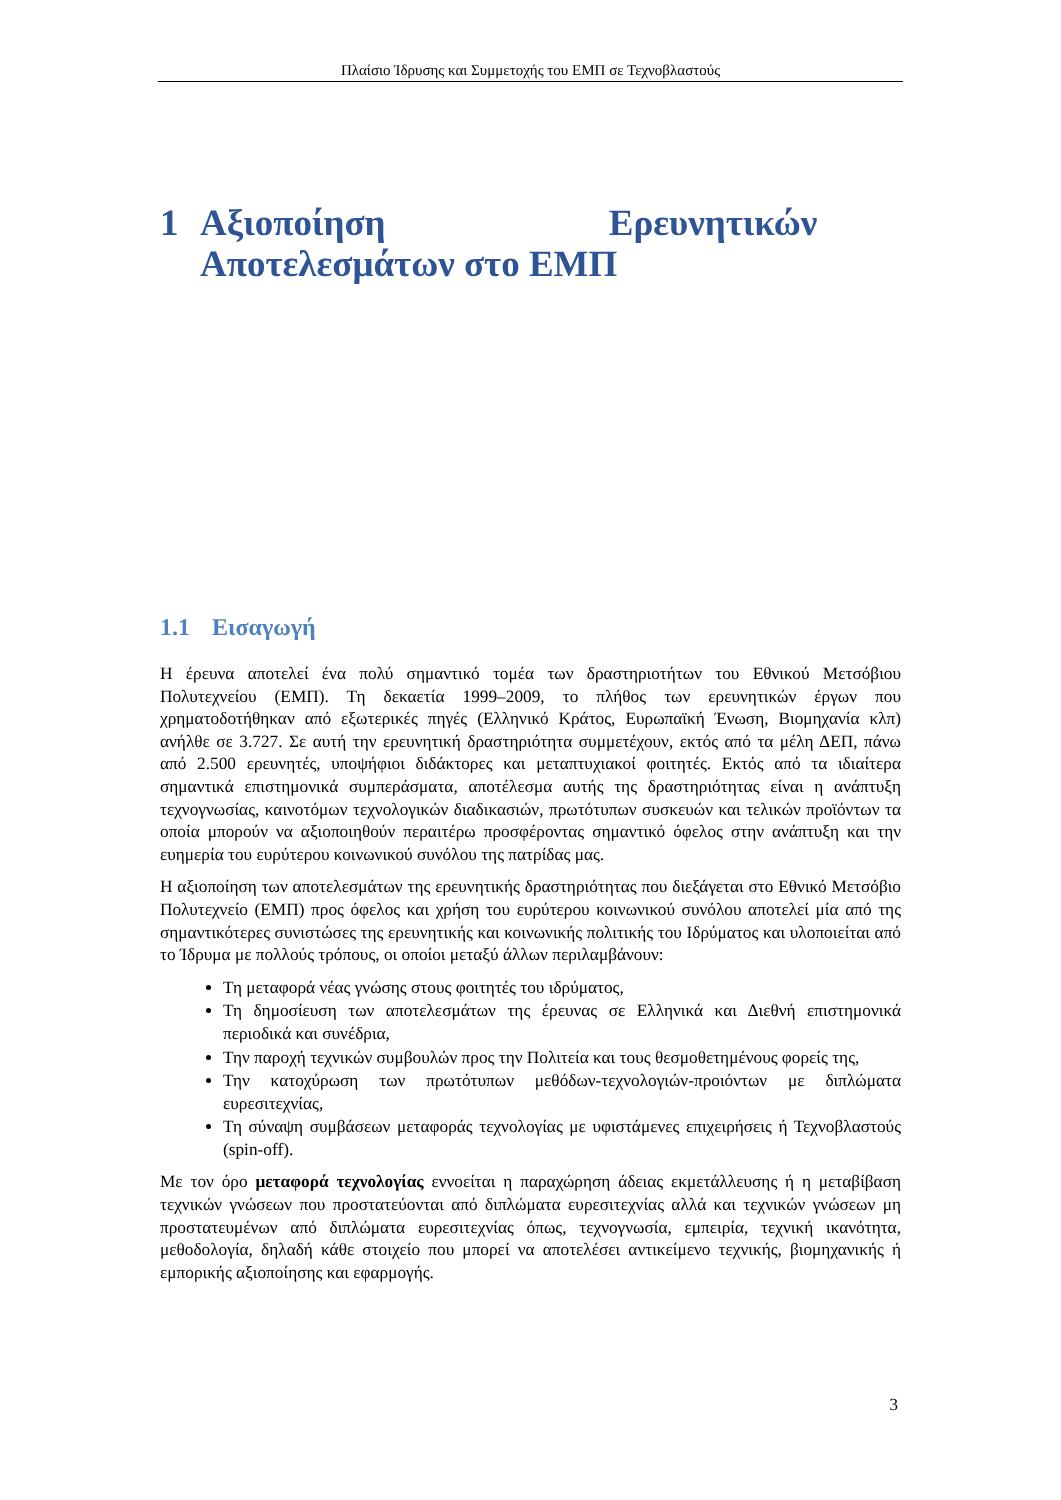Πλαίσιο Ίδρυσης και Συμμετοχής του ΕΜΠ σε Τεχνοβλαστούς
1 Αξιοποίηση Ερευνητικών Αποτελεσμάτων στο ΕΜΠ
1.1 Εισαγωγή
Η έρευνα αποτελεί ένα πολύ σημαντικό τομέα των δραστηριοτήτων του Εθνικού Μετσόβιου Πολυτεχνείου (ΕΜΠ). Τη δεκαετία 1999–2009, το πλήθος των ερευνητικών έργων που χρηματοδοτήθηκαν από εξωτερικές πηγές (Ελληνικό Κράτος, Ευρωπαϊκή Ένωση, Βιομηχανία κλπ) ανήλθε σε 3.727. Σε αυτή την ερευνητική δραστηριότητα συμμετέχουν, εκτός από τα μέλη ΔΕΠ, πάνω από 2.500 ερευνητές, υποψήφιοι διδάκτορες και μεταπτυχιακοί φοιτητές. Εκτός από τα ιδιαίτερα σημαντικά επιστημονικά συμπεράσματα, αποτέλεσμα αυτής της δραστηριότητας είναι η ανάπτυξη τεχνογνωσίας, καινοτόμων τεχνολογικών διαδικασιών, πρωτότυπων συσκευών και τελικών προϊόντων τα οποία μπορούν να αξιοποιηθούν περαιτέρω προσφέροντας σημαντικό όφελος στην ανάπτυξη και την ευημερία του ευρύτερου κοινωνικού συνόλου της πατρίδας μας.
Η αξιοποίηση των αποτελεσμάτων της ερευνητικής δραστηριότητας που διεξάγεται στο Εθνικό Μετσόβιο Πολυτεχνείο (ΕΜΠ) προς όφελος και χρήση του ευρύτερου κοινωνικού συνόλου αποτελεί μία από της σημαντικότερες συνιστώσες της ερευνητικής και κοινωνικής πολιτικής του Ιδρύματος και υλοποιείται από το Ίδρυμα με πολλούς τρόπους, οι οποίοι μεταξύ άλλων περιλαμβάνουν:
Τη μεταφορά νέας γνώσης στους φοιτητές του ιδρύματος,
Τη δημοσίευση των αποτελεσμάτων της έρευνας σε Ελληνικά και Διεθνή επιστημονικά περιοδικά και συνέδρια,
Την παροχή τεχνικών συμβουλών προς την Πολιτεία και τους θεσμοθετημένους φορείς της,
Την κατοχύρωση των πρωτότυπων μεθόδων-τεχνολογιών-προιόντων με διπλώματα ευρεσιτεχνίας,
Τη σύναψη συμβάσεων μεταφοράς τεχνολογίας με υφιστάμενες επιχειρήσεις ή Τεχνοβλαστούς (spin-off).
Με τον όρο μεταφορά τεχνολογίας εννοείται η παραχώρηση άδειας εκμετάλλευσης ή η μεταβίβαση τεχνικών γνώσεων που προστατεύονται από διπλώματα ευρεσιτεχνίας αλλά και τεχνικών γνώσεων μη προστατευμένων από διπλώματα ευρεσιτεχνίας όπως, τεχνογνωσία, εμπειρία, τεχνική ικανότητα, μεθοδολογία, δηλαδή κάθε στοιχείο που μπορεί να αποτελέσει αντικείμενο τεχνικής, βιομηχανικής ή εμπορικής αξιοποίησης και εφαρμογής.
3